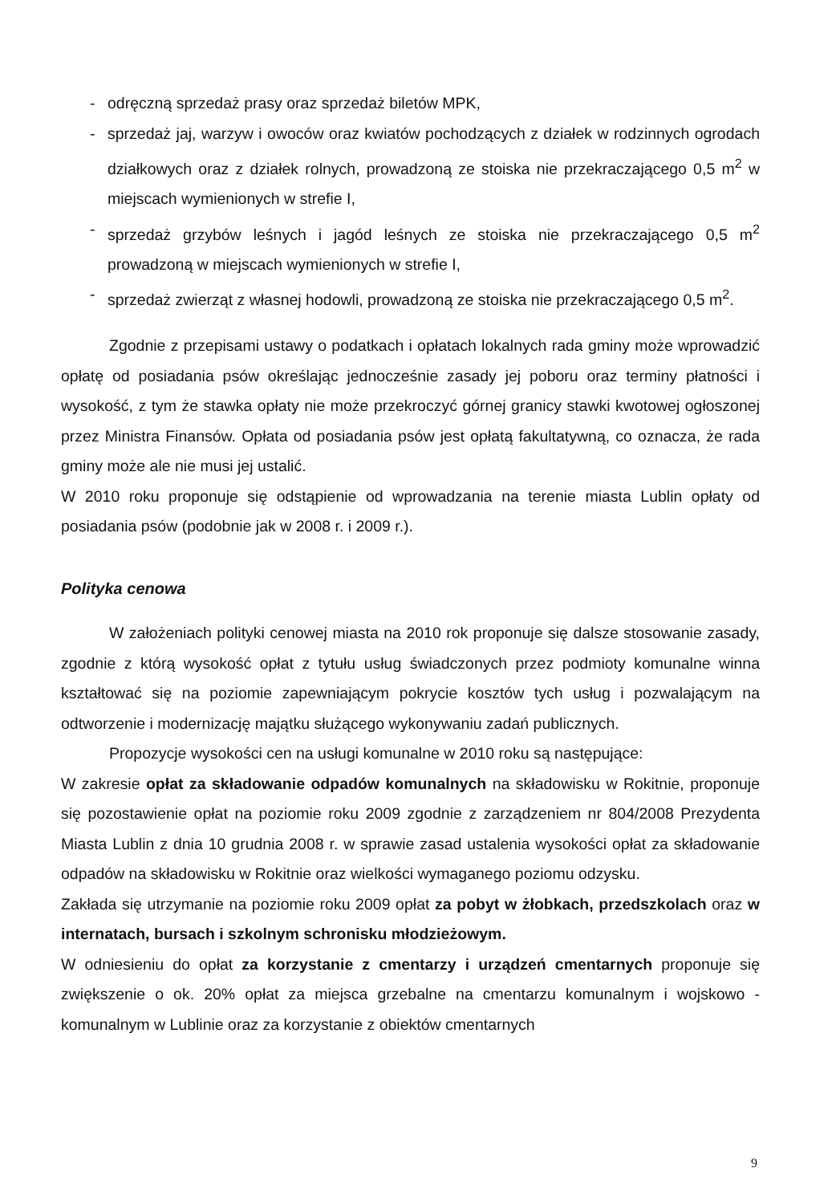- odręczną sprzedaż prasy oraz sprzedaż biletów MPK,
- sprzedaż jaj, warzyw i owoców oraz kwiatów pochodzących z działek w rodzinnych ogrodach działkowych oraz z działek rolnych, prowadzoną ze stoiska nie przekraczającego 0,5 m<sup>2</sup> w miejscach wymienionych w strefie I,
- sprzedaż grzybów leśnych i jagód leśnych ze stoiska nie przekraczającego 0,5 m<sup>2</sup> prowadzoną w miejscach wymienionych w strefie I,
- sprzedaż zwierząt z własnej hodowli, prowadzoną ze stoiska nie przekraczającego 0,5 m<sup>2</sup>.
Zgodnie z przepisami ustawy o podatkach i opłatach lokalnych rada gminy może wprowadzić opłatę od posiadania psów określając jednocześnie zasady jej poboru oraz terminy płatności i wysokość, z tym że stawka opłaty nie może przekroczyć górnej granicy stawki kwotowej ogłoszonej przez Ministra Finansów. Opłata od posiadania psów jest opłatą fakultatywną, co oznacza, że rada gminy może ale nie musi jej ustalić.
W 2010 roku proponuje się odstąpienie od wprowadzania na terenie miasta Lublin opłaty od posiadania psów (podobnie jak w 2008 r. i 2009 r.).
Polityka cenowa
W założeniach polityki cenowej miasta na 2010 rok proponuje się dalsze stosowanie zasady, zgodnie z którą wysokość opłat z tytułu usług świadczonych przez podmioty komunalne winna kształtować się na poziomie zapewniającym pokrycie kosztów tych usług i pozwalającym na odtworzenie i modernizację majątku służącego wykonywaniu zadań publicznych.
Propozycje wysokości cen na usługi komunalne w 2010 roku są następujące:
W zakresie opłat za składowanie odpadów komunalnych na składowisku w Rokitnie, proponuje się pozostawienie opłat na poziomie roku 2009 zgodnie z zarządzeniem nr 804/2008 Prezydenta Miasta Lublin z dnia 10 grudnia 2008 r. w sprawie zasad ustalenia wysokości opłat za składowanie odpadów na składowisku w Rokitnie oraz wielkości wymaganego poziomu odzysku.
Zakłada się utrzymanie na poziomie roku 2009 opłat za pobyt w żłobkach, przedszkolach oraz w internatach, bursach i szkolnym schronisku młodzieżowym.
W odniesieniu do opłat za korzystanie z cmentarzy i urządzeń cmentarnych proponuje się zwiększenie o ok. 20% opłat za miejsca grzebalne na cmentarzu komunalnym i wojskowo - komunalnym w Lublinie oraz za korzystanie z obiektów cmentarnych
9